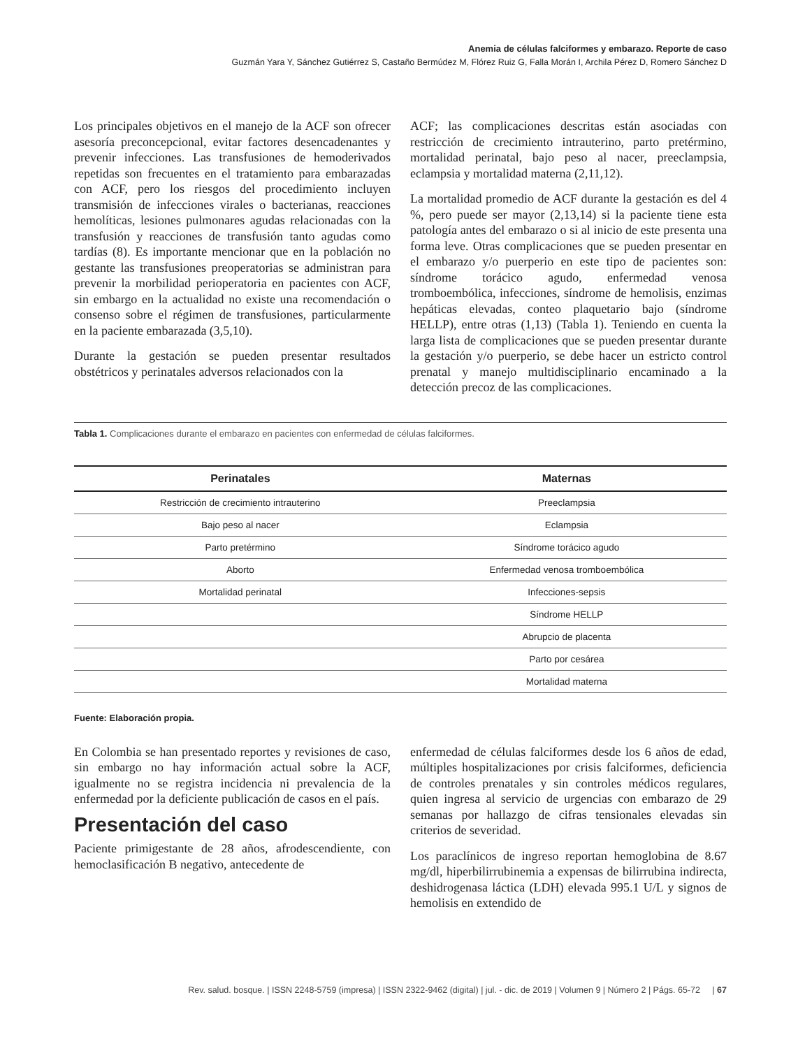Anemia de células falciformes y embarazo. Reporte de caso
Guzmán Yara Y, Sánchez Gutiérrez S, Castaño Bermúdez M, Flórez Ruiz G, Falla Morán I, Archila Pérez D, Romero Sánchez D
Los principales objetivos en el manejo de la ACF son ofrecer asesoría preconcepcional, evitar factores desencadenantes y prevenir infecciones. Las transfusiones de hemoderivados repetidas son frecuentes en el tratamiento para embarazadas con ACF, pero los riesgos del procedimiento incluyen transmisión de infecciones virales o bacterianas, reacciones hemolíticas, lesiones pulmonares agudas relacionadas con la transfusión y reacciones de transfusión tanto agudas como tardías (8). Es importante mencionar que en la población no gestante las transfusiones preoperatorias se administran para prevenir la morbilidad perioperatoria en pacientes con ACF, sin embargo en la actualidad no existe una recomendación o consenso sobre el régimen de transfusiones, particularmente en la paciente embarazada (3,5,10).
Durante la gestación se pueden presentar resultados obstétricos y perinatales adversos relacionados con la
ACF; las complicaciones descritas están asociadas con restricción de crecimiento intrauterino, parto pretérmino, mortalidad perinatal, bajo peso al nacer, preeclampsia, eclampsia y mortalidad materna (2,11,12).
La mortalidad promedio de ACF durante la gestación es del 4 %, pero puede ser mayor (2,13,14) si la paciente tiene esta patología antes del embarazo o si al inicio de este presenta una forma leve. Otras complicaciones que se pueden presentar en el embarazo y/o puerperio en este tipo de pacientes son: síndrome torácico agudo, enfermedad venosa tromboembólica, infecciones, síndrome de hemolisis, enzimas hepáticas elevadas, conteo plaquetario bajo (síndrome HELLP), entre otras (1,13) (Tabla 1). Teniendo en cuenta la larga lista de complicaciones que se pueden presentar durante la gestación y/o puerperio, se debe hacer un estricto control prenatal y manejo multidisciplinario encaminado a la detección precoz de las complicaciones.
Tabla 1. Complicaciones durante el embarazo en pacientes con enfermedad de células falciformes.
| Perinatales | Maternas |
| --- | --- |
| Restricción de crecimiento intrauterino | Preeclampsia |
| Bajo peso al nacer | Eclampsia |
| Parto pretérmino | Síndrome torácico agudo |
| Aborto | Enfermedad venosa tromboembólica |
| Mortalidad perinatal | Infecciones-sepsis |
| | Síndrome HELLP |
| | Abrupcio de placenta |
| | Parto por cesárea |
| | Mortalidad materna |
Fuente: Elaboración propia.
En Colombia se han presentado reportes y revisiones de caso, sin embargo no hay información actual sobre la ACF, igualmente no se registra incidencia ni prevalencia de la enfermedad por la deficiente publicación de casos en el país.
Presentación del caso
Paciente primigestante de 28 años, afrodescendiente, con hemoclasificación B negativo, antecedente de
enfermedad de células falciformes desde los 6 años de edad, múltiples hospitalizaciones por crisis falciformes, deficiencia de controles prenatales y sin controles médicos regulares, quien ingresa al servicio de urgencias con embarazo de 29 semanas por hallazgo de cifras tensionales elevadas sin criterios de severidad.
Los paraclínicos de ingreso reportan hemoglobina de 8.67 mg/dl, hiperbilirrubinemia a expensas de bilirrubina indirecta, deshidrogenasa láctica (LDH) elevada 995.1 U/L y signos de hemolisis en extendido de
Rev. salud. bosque. | ISSN 2248-5759 (impresa) | ISSN 2322-9462 (digital) | jul. - dic. de 2019 | Volumen 9 | Número 2 | Págs. 65-72 | 67